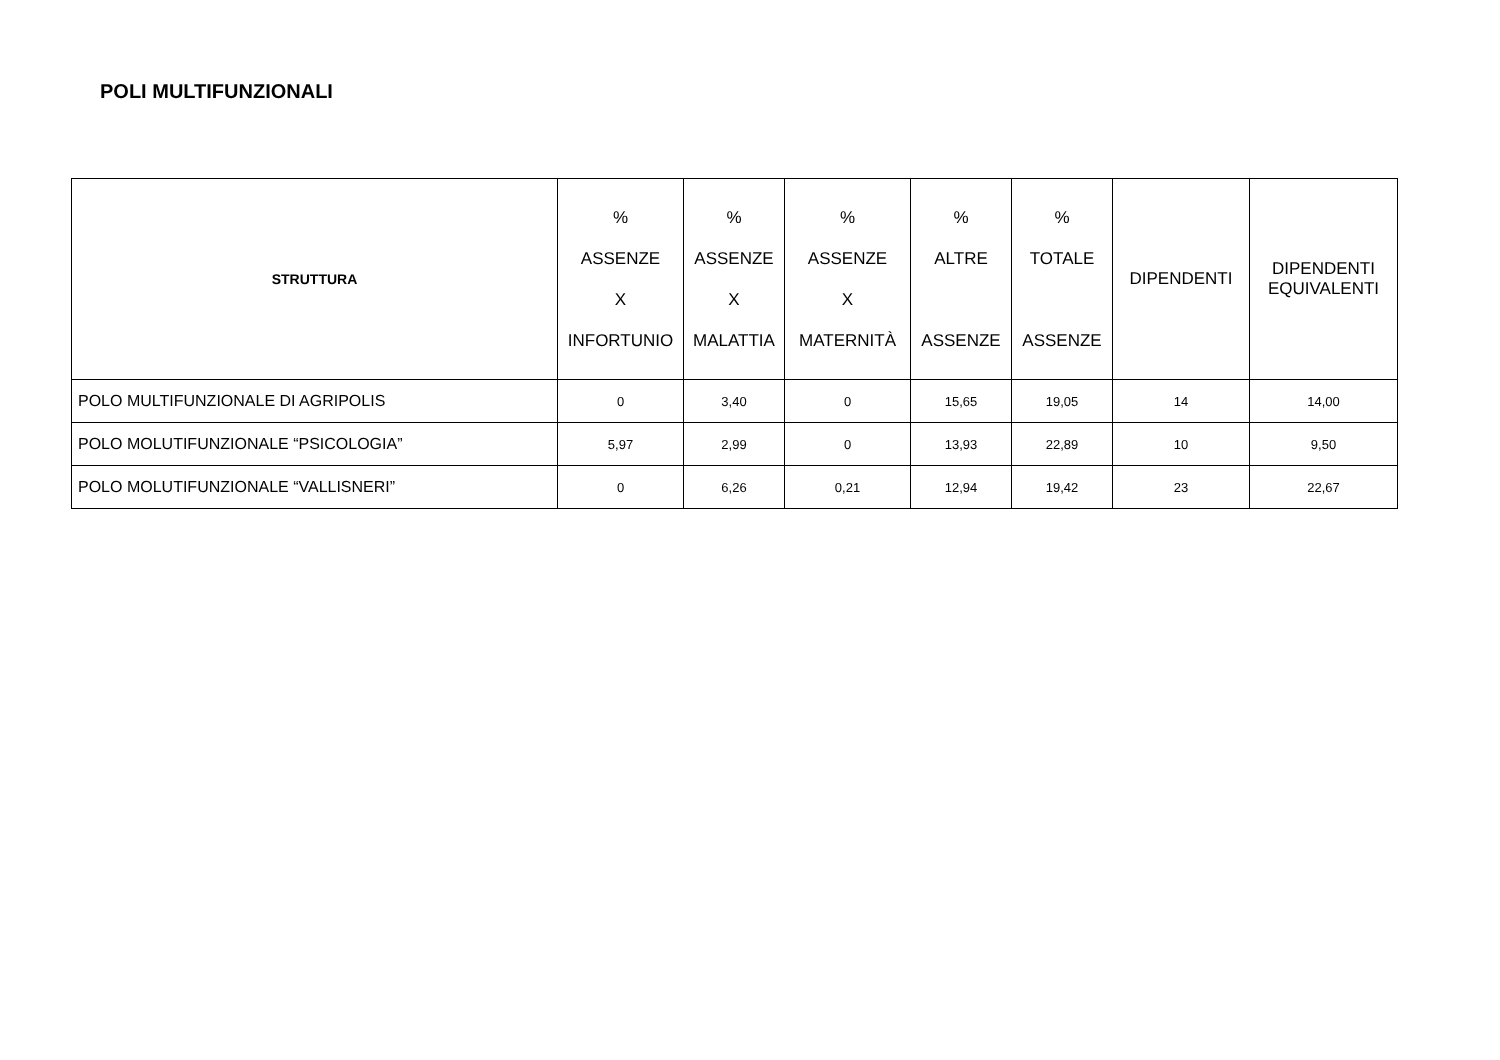POLI MULTIFUNZIONALI
| STRUTTURA | % ASSENZE X INFORTUNIO | % ASSENZE X MALATTIA | % ASSENZE X MATERNITÀ | % ALTRE ASSENZE | % TOTALE ASSENZE | DIPENDENTI | DIPENDENTI EQUIVALENTI |
| --- | --- | --- | --- | --- | --- | --- | --- |
| POLO MULTIFUNZIONALE DI AGRIPOLIS | 0 | 3,40 | 0 | 15,65 | 19,05 | 14 | 14,00 |
| POLO MOLUTIFUNZIONALE “PSICOLOGIA” | 5,97 | 2,99 | 0 | 13,93 | 22,89 | 10 | 9,50 |
| POLO MOLUTIFUNZIONALE “VALLISNERI” | 0 | 6,26 | 0,21 | 12,94 | 19,42 | 23 | 22,67 |